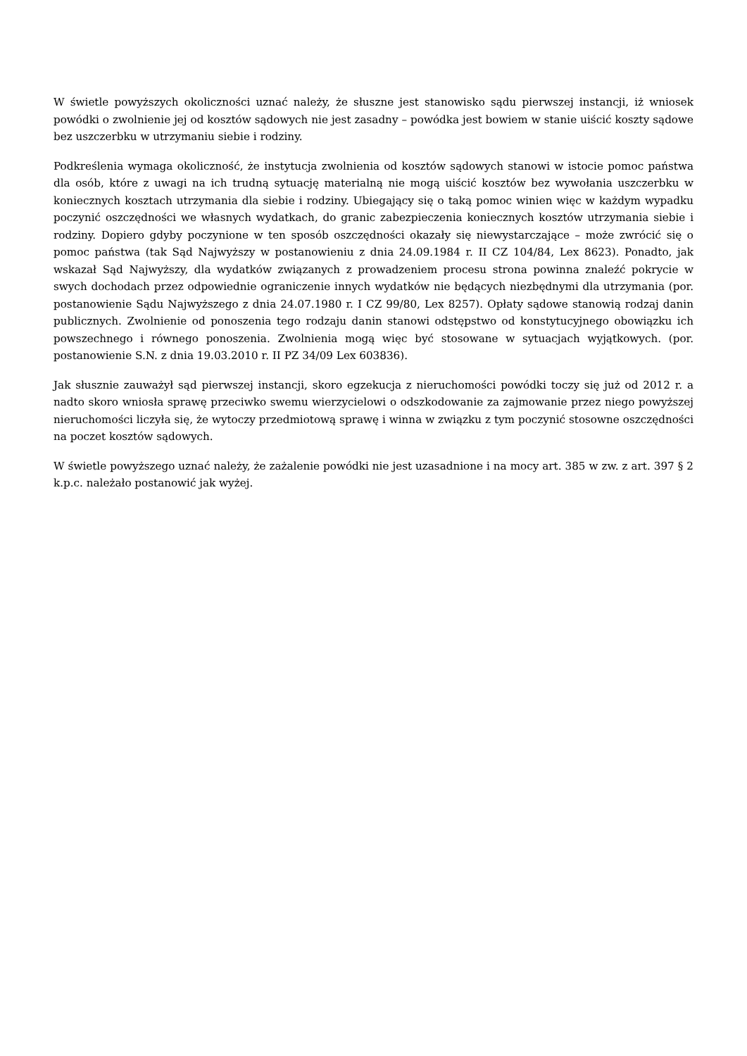W świetle powyższych okoliczności uznać należy, że słuszne jest stanowisko sądu pierwszej instancji, iż wniosek powódki o zwolnienie jej od kosztów sądowych nie jest zasadny – powódka jest bowiem w stanie uiścić koszty sądowe bez uszczerbku w utrzymaniu siebie i rodziny.
Podkreślenia wymaga okoliczność, że instytucja zwolnienia od kosztów sądowych stanowi w istocie pomoc państwa dla osób, które z uwagi na ich trudną sytuację materialną nie mogą uiścić kosztów bez wywołania uszczerbku w koniecznych kosztach utrzymania dla siebie i rodziny. Ubiegający się o taką pomoc winien więc w każdym wypadku poczynić oszczędności we własnych wydatkach, do granic zabezpieczenia koniecznych kosztów utrzymania siebie i rodziny. Dopiero gdyby poczynione w ten sposób oszczędności okazały się niewystarczające – może zwrócić się o pomoc państwa (tak Sąd Najwyższy w postanowieniu z dnia 24.09.1984 r. II CZ 104/84, Lex 8623). Ponadto, jak wskazał Sąd Najwyższy, dla wydatków związanych z prowadzeniem procesu strona powinna znaleźć pokrycie w swych dochodach przez odpowiednie ograniczenie innych wydatków nie będących niezbędnymi dla utrzymania (por. postanowienie Sądu Najwyższego z dnia 24.07.1980 r. I CZ 99/80, Lex 8257). Opłaty sądowe stanowią rodzaj danin publicznych. Zwolnienie od ponoszenia tego rodzaju danin stanowi odstępstwo od konstytucyjnego obowiązku ich powszechnego i równego ponoszenia. Zwolnienia mogą więc być stosowane w sytuacjach wyjątkowych. (por. postanowienie S.N. z dnia 19.03.2010 r. II PZ 34/09 Lex 603836).
Jak słusznie zauważył sąd pierwszej instancji, skoro egzekucja z nieruchomości powódki toczy się już od 2012 r. a nadto skoro wniosła sprawę przeciwko swemu wierzycielowi o odszkodowanie za zajmowanie przez niego powyższej nieruchomości liczyła się, że wytoczy przedmiotową sprawę i winna w związku z tym poczynić stosowne oszczędności na poczet kosztów sądowych.
W świetle powyższego uznać należy, że zażalenie powódki nie jest uzasadnione i na mocy art. 385 w zw. z art. 397 § 2 k.p.c. należało postanowić jak wyżej.